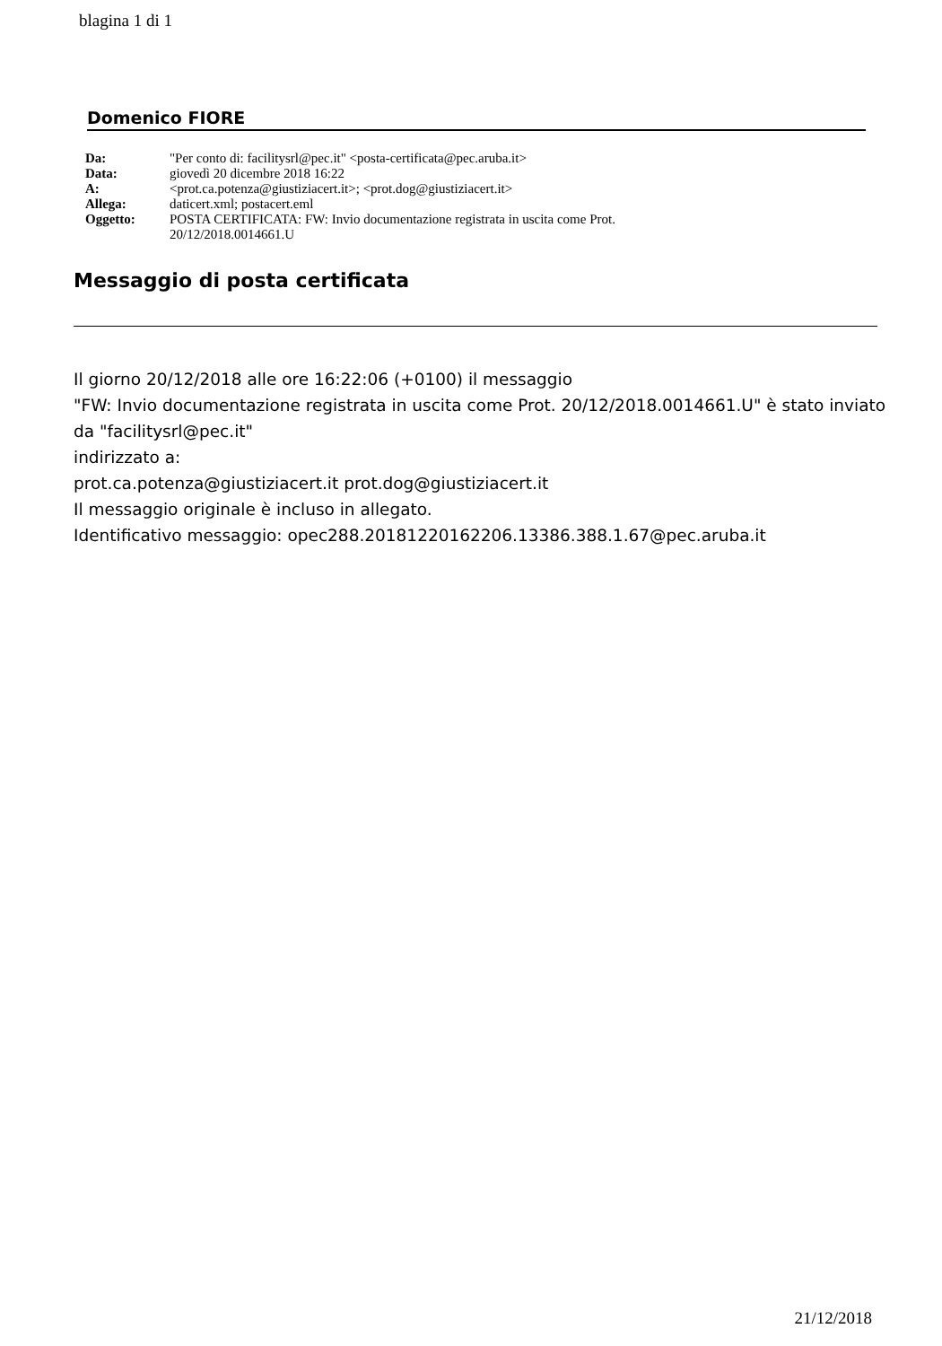blagina 1 di 1
Domenico FIORE
| Da: | "Per conto di: facilitysrl@pec.it" <posta-certificata@pec.aruba.it> |
| Data: | giovedì 20 dicembre 2018 16:22 |
| A: | <prot.ca.potenza@giustiziacert.it>; <prot.dog@giustiziacert.it> |
| Allega: | daticert.xml; postacert.eml |
| Oggetto: | POSTA CERTIFICATA: FW: Invio documentazione registrata in uscita come Prot. 20/12/2018.0014661.U |
Messaggio di posta certificata
Il giorno 20/12/2018 alle ore 16:22:06 (+0100) il messaggio
"FW: Invio documentazione registrata in uscita come Prot. 20/12/2018.0014661.U" è stato inviato da "facilitysrl@pec.it"
indirizzato a:
prot.ca.potenza@giustiziacert.it prot.dog@giustiziacert.it
Il messaggio originale è incluso in allegato.
Identificativo messaggio: opec288.20181220162206.13386.388.1.67@pec.aruba.it
21/12/2018